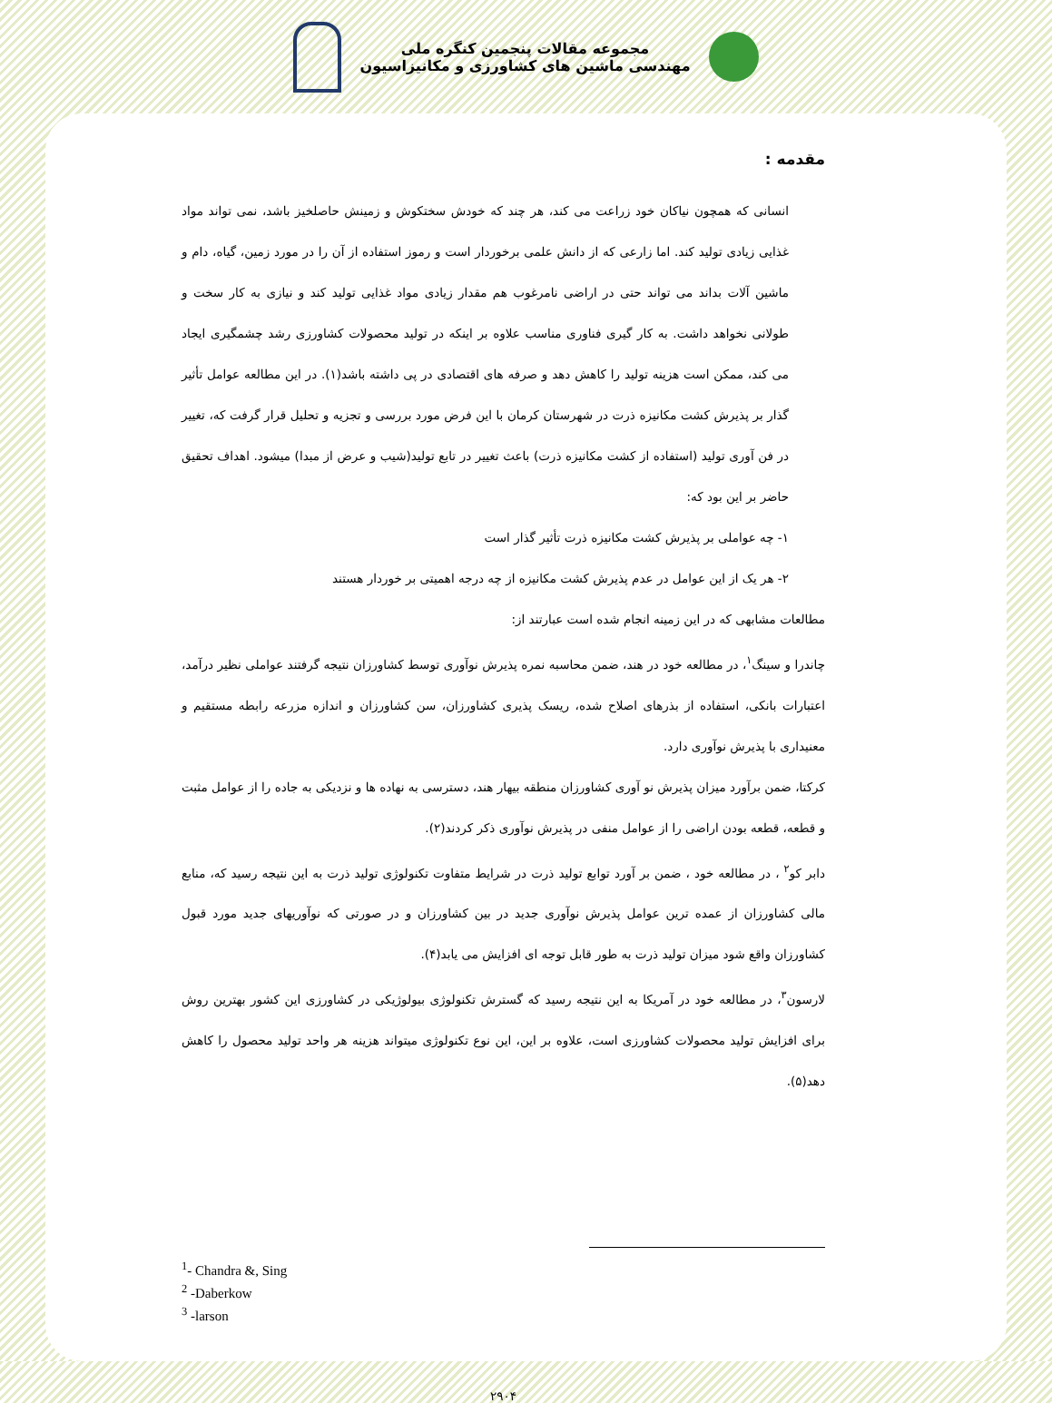مجموعه مقالات پنجمین کنگره ملی
مهندسی ماشین های کشاورزی و مکانیزاسیون
مقدمه :
انسانی که همچون نیاکان خود زراعت می کند، هر چند که خودش سختکوش و زمینش حاصلخیز باشد، نمی تواند مواد غذایی زیادی تولید کند. اما زارعی که از دانش علمی برخوردار است و رموز استفاده از آن را در مورد زمین، گیاه، دام و ماشین آلات بداند می تواند حتی در اراضی نامرغوب هم مقدار زیادی مواد غذایی تولید کند و نیازی به کار سخت و طولانی نخواهد داشت. به کار گیری فناوری مناسب علاوه بر اینکه در تولید محصولات کشاورزی رشد چشمگیری ایجاد می کند، ممکن است هزینه تولید را کاهش دهد و صرفه های اقتصادی در پی داشته باشد(۱). در این مطالعه عوامل تأثیر گذار بر پذیرش کشت مکانیزه ذرت در شهرستان کرمان با این فرض مورد بررسی و تجزیه و تحلیل قرار گرفت که، تغییر در فن آوری تولید (استفاده از کشت مکانیزه ذرت) باعث تغییر در تابع تولید(شیب و عرض از مبدا) میشود. اهداف تحقیق حاضر بر این بود که:
۱- چه عواملی بر پذیرش کشت مکانیزه ذرت تأثیر گذار است
۲- هر یک از این عوامل در عدم پذیرش کشت مکانیزه از چه درجه اهمیتی بر خوردار هستند
مطالعات مشابهی که در این زمینه انجام شده است عبارتند از:
چاندرا و سینگ<sup>۱</sup>، در مطالعه خود در هند، ضمن محاسبه نمره پذیرش نوآوری توسط کشاورزان نتیجه گرفتند عواملی نظیر درآمد، اعتبارات بانکی، استفاده از بذرهای اصلاح شده، ریسک پذیری کشاورزان، سن کشاورزان و اندازه مزرعه رابطه مستقیم و معنیداری با پذیرش نوآوری دارد.
کرکتا، ضمن برآورد میزان پذیرش نو آوری کشاورزان منطقه بیهار هند، دسترسی به نهاده ها و نزدیکی به جاده را از عوامل مثبت و قطعه، قطعه بودن اراضی را از عوامل منفی در پذیرش نوآوری ذکر کردند(۲).
دابر کو<sup>۲</sup> ، در مطالعه خود ، ضمن بر آورد توابع تولید ذرت در شرایط متفاوت تکنولوژی تولید ذرت به این نتیجه رسید که، منابع مالی کشاورزان از عمده ترین عوامل پذیرش نوآوری جدید در بین کشاورزان و در صورتی که نوآوریهای جدید مورد قبول کشاورزان واقع شود میزان تولید ذرت به طور قابل توجه ای افزایش می یابد(۴).
لارسون<sup>۳</sup>، در مطالعه خود در آمریکا به این نتیجه رسید که گسترش تکنولوژی بیولوژیکی در کشاورزی این کشور بهترین روش برای افزایش تولید محصولات کشاورزی است، علاوه بر این، این نوع تکنولوژی میتواند هزینه هر واحد تولید محصول را کاهش دهد(۵).
<sup>1</sup>- Chandra &, Sing
<sup>2</sup> -Daberkow
<sup>3</sup> -larson
۲۹۰۴